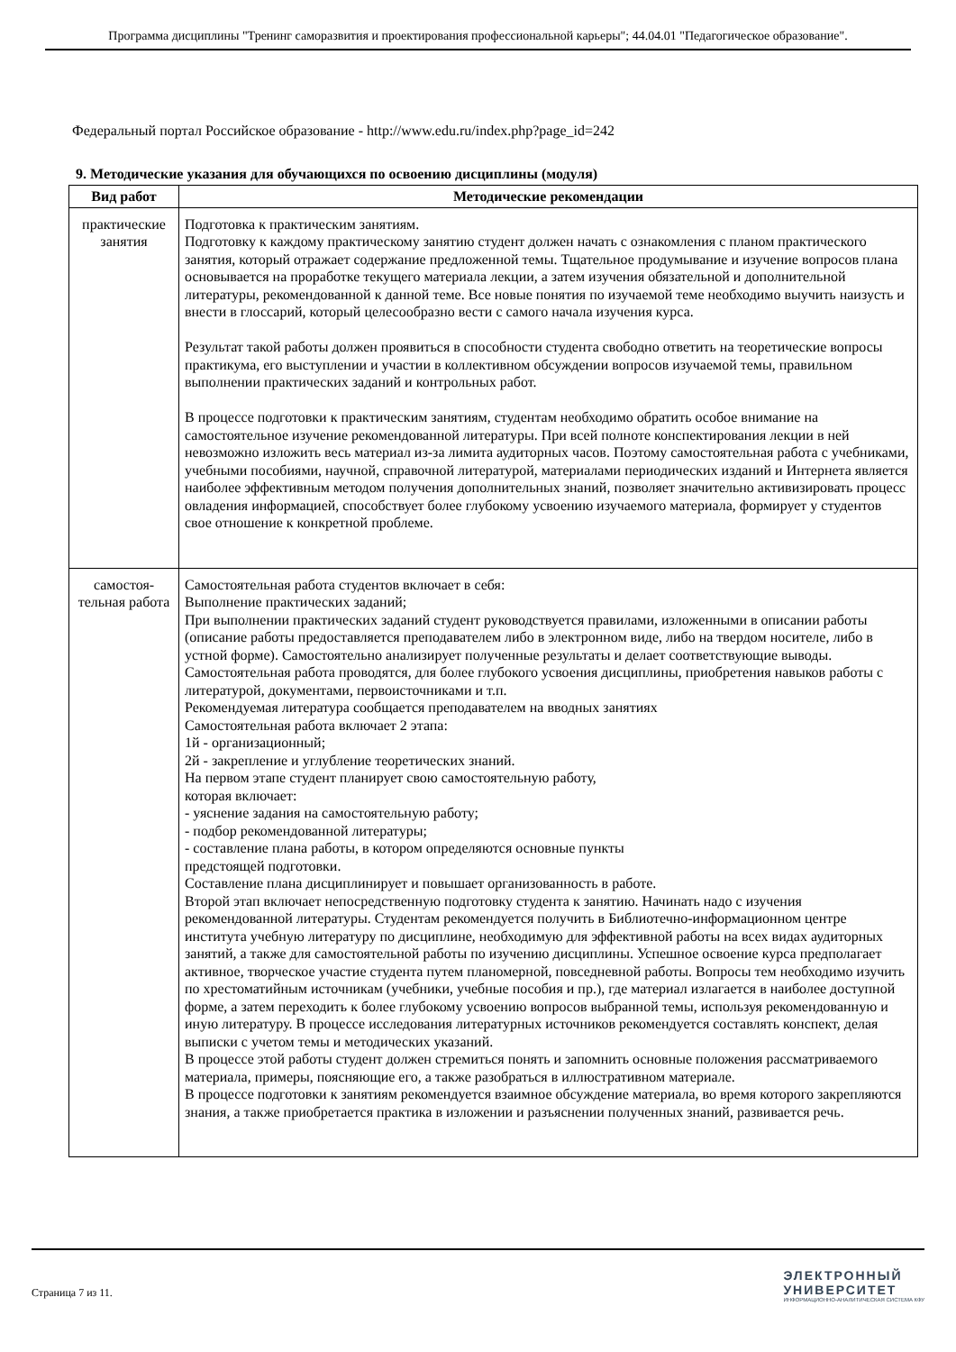Программа дисциплины "Тренинг саморазвития и проектирования профессиональной карьеры"; 44.04.01 "Педагогическое образование".
Федеральный портал Российское образование - http://www.edu.ru/index.php?page_id=242
9. Методические указания для обучающихся по освоению дисциплины (модуля)
| Вид работ | Методические рекомендации |
| --- | --- |
| практические занятия | Подготовка к практическим занятиям. Подготовку к каждому практическому занятию студент должен начать с ознакомления с планом практического занятия, который отражает содержание предложенной темы. Тщательное продумывание и изучение вопросов плана основывается на проработке текущего материала лекции, а затем изучения обязательной и дополнительной литературы, рекомендованной к данной теме. Все новые понятия по изучаемой теме необходимо выучить наизусть и внести в глоссарий, который целесообразно вести с самого начала изучения курса. Результат такой работы должен проявиться в способности студента свободно ответить на теоретические вопросы практикума, его выступлении и участии в коллективном обсуждении вопросов изучаемой темы, правильном выполнении практических заданий и контрольных работ. В процессе подготовки к практическим занятиям, студентам необходимо обратить особое внимание на самостоятельное изучение рекомендованной литературы. При всей полноте конспектирования лекции в ней невозможно изложить весь материал из-за лимита аудиторных часов. Поэтому самостоятельная работа с учебниками, учебными пособиями, научной, справочной литературой, материалами периодических изданий и Интернета является наиболее эффективным методом получения дополнительных знаний, позволяет значительно активизировать процесс овладения информацией, способствует более глубокому усвоению изучаемого материала, формирует у студентов свое отношение к конкретной проблеме. |
| самостоя- тельная работа | Самостоятельная работа студентов включает в себя: Выполнение практических заданий; При выполнении практических заданий студент руководствуется правилами, изложенными в описании работы (описание работы предоставляется преподавателем либо в электронном виде, либо на твердом носителе, либо в устной форме). Самостоятельно анализирует полученные результаты и делает соответствующие выводы. Самостоятельная работа проводятся, для более глубокого усвоения дисциплины, приобретения навыков работы с литературой, документами, первоисточниками и т.п. Рекомендуемая литература сообщается преподавателем на вводных занятиях Самостоятельная работа включает 2 этапа: 1й - организационный; 2й - закрепление и углубление теоретических знаний. На первом этапе студент планирует свою самостоятельную работу, которая включает: - уяснение задания на самостоятельную работу; - подбор рекомендованной литературы; - составление плана работы, в котором определяются основные пункты предстоящей подготовки. Составление плана дисциплинирует и повышает организованность в работе. Второй этап включает непосредственную подготовку студента к занятию. Начинать надо с изучения рекомендованной литературы. Студентам рекомендуется получить в Библиотечно-информационном центре института учебную литературу по дисциплине, необходимую для эффективной работы на всех видах аудиторных занятий, а также для самостоятельной работы по изучению дисциплины. Успешное освоение курса предполагает активное, творческое участие студента путем планомерной, повседневной работы. Вопросы тем необходимо изучить по хрестоматийным источникам (учебники, учебные пособия и пр.), где материал излагается в наиболее доступной форме, а затем переходить к более глубокому усвоению вопросов выбранной темы, используя рекомендованную и иную литературу. В процессе исследования литературных источников рекомендуется составлять конспект, делая выписки с учетом темы и методических указаний. В процессе этой работы студент должен стремиться понять и запомнить основные положения рассматриваемого материала, примеры, поясняющие его, а также разобраться в иллюстративном материале. В процессе подготовки к занятиям рекомендуется взаимное обсуждение материала, во время которого закрепляются знания, а также приобретается практика в изложении и разъяснении полученных знаний, развивается речь. |
Страница 7 из 11.
ЭЛЕКТРОННЫЙ
УНИВЕРСИТЕТ
ИНФОРМАЦИОННО-АНАЛИТИЧЕСКАЯ СИСТЕМА КФУ